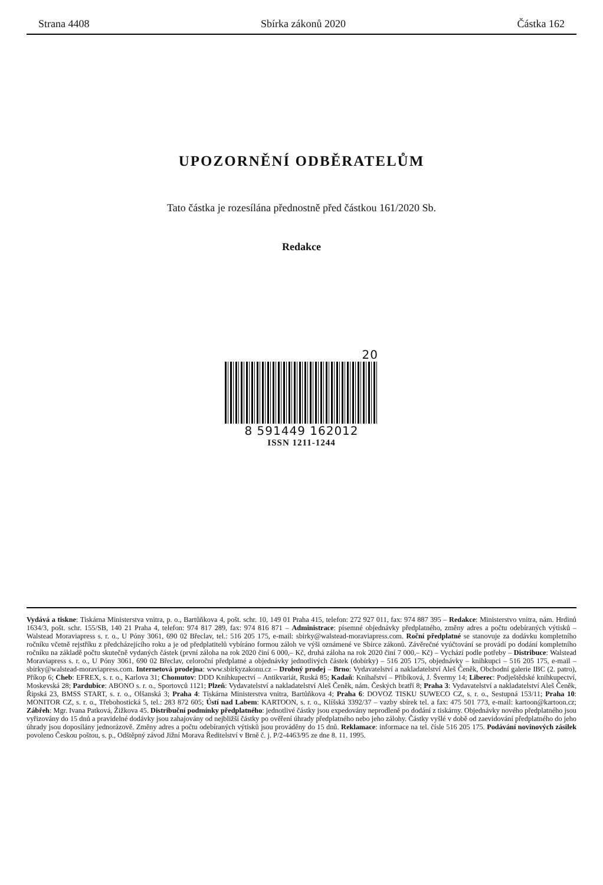Strana 4408 Sbírka zákonů 2020 Částka 162
UPOZORNĚNÍ ODBĚRATELŮM
Tato částka je rozesílána přednostně před částkou 161/2020 Sb.
Redakce
20
8 591449 162012
ISSN 1211-1244
Vydává a tiskne: Tiskárna Ministerstva vnitra, p. o., Bartůňkova 4, pošt. schr. 10, 149 01 Praha 415, telefon: 272 927 011, fax: 974 887 395 – Redakce: Ministerstvo vnitra, nám. Hrdinů 1634/3, pošt. schr. 155/SB, 140 21 Praha 4, telefon: 974 817 289, fax: 974 816 871 – Administrace: písemné objednávky předplatného, změny adres a počtu odebíraných výtisků – Walstead Moraviapress s. r. o., U Póny 3061, 690 02 Břeclav, tel.: 516 205 175, e-mail: sbirky@walstead-moraviapress.com. Roční předplatné se stanovuje za dodávku kompletního ročníku včetně rejstříku z předcházejícího roku a je od předplatitelů vybíráno formou záloh ve výši oznámené ve Sbírce zákonů. Závěrečné vyúčtování se provádí po dodání kompletního ročníku na základě počtu skutečně vydaných částek (první záloha na rok 2020 činí 6 000,– Kč, druhá záloha na rok 2020 činí 7 000,– Kč) – Vychází podle potřeby – Distribuce: Walstead Moraviapress s. r. o., U Póny 3061, 690 02 Břeclav, celoroční předplatné a objednávky jednotlivých částek (dobírky) – 516 205 175, objednávky – knihkupci – 516 205 175, e-mail – sbirky@walstead-moraviapress.com. Internetová prodejna: www.sbirkyzakonu.cz – Drobný prodej – Brno: Vydavatelství a nakladatelství Aleš Čeněk, Obchodní galerie IBC (2. patro), Příkop 6; Cheb: EFREX, s. r. o., Karlova 31; Chomutov: DDD Knihkupectví – Antikvariát, Ruská 85; Kadaň: Knihařství – Přibíková, J. Švermy 14; Liberec: Podještědské knihkupectví, Moskevská 28; Pardubice: ABONO s. r. o., Sportovců 1121; Plzeň: Vydavatelství a nakladatelství Aleš Čeněk, nám. Českých bratří 8; Praha 3: Vydavatelství a nakladatelství Aleš Čeněk, Řipská 23, BMSS START, s. r. o., Olšanská 3; Praha 4: Tiskárna Ministerstva vnitra, Bartůňkova 4; Praha 6: DOVOZ TISKU SUWECO CZ, s. r. o., Sestupná 153/11; Praha 10: MONITOR CZ, s. r. o., Třebohostická 5, tel.: 283 872 605; Ústí nad Labem: KARTOON, s. r. o., Klíšská 3392/37 – vazby sbírek tel. a fax: 475 501 773, e-mail: kartoon@kartoon.cz; Zábřeh: Mgr. Ivana Patková, Žižkova 45. Distribuční podmínky předplatného: jednotlivé částky jsou expedovány neprodleně po dodání z tiskárny. Objednávky nového předplatného jsou vyřizovány do 15 dnů a pravidelné dodávky jsou zahajovány od nejbližší částky po ověření úhrady předplatného nebo jeho zálohy. Částky vyšlé v době od zaevidování předplatného do jeho úhrady jsou doposílány jednorázově. Změny adres a počtu odebíraných výtisků jsou prováděny do 15 dnů. Reklamace: informace na tel. čísle 516 205 175. Podávání novinových zásilek povoleno Českou poštou, s. p., Odštěpný závod Jižní Morava Ředitelství v Brně č. j. P/2-4463/95 ze dne 8. 11. 1995.